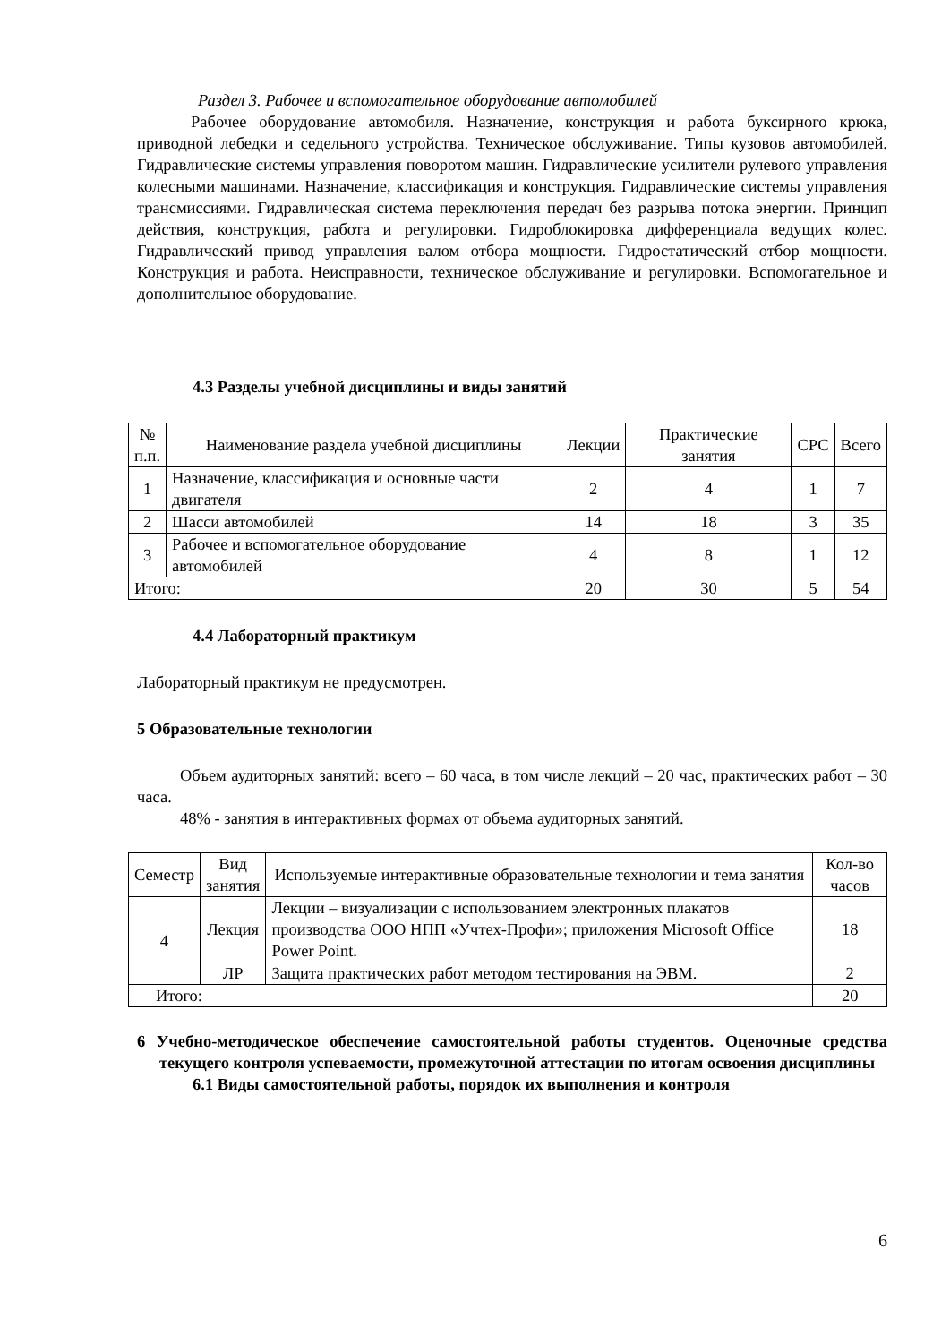Раздел 3. Рабочее и вспомогательное оборудование автомобилей
Рабочее оборудование автомобиля. Назначение, конструкция и работа буксирного крюка, приводной лебедки и седельного устройства. Техническое обслуживание. Типы кузовов автомобилей. Гидравлические системы управления поворотом машин. Гидравлические усилители рулевого управления колесными машинами. Назначение, классификация и конструкция. Гидравлические системы управления трансмиссиями. Гидравлическая система переключения передач без разрыва потока энергии. Принцип действия, конструкция, работа и регулировки. Гидроблокировка дифференциала ведущих колес. Гидравлический привод управления валом отбора мощности. Гидростатический отбор мощности. Конструкция и работа. Неисправности, техническое обслуживание и регулировки. Вспомогательное и дополнительное оборудование.
4.3 Разделы учебной дисциплины и виды занятий
| № п.п. | Наименование раздела учебной дисциплины | Лекции | Практические занятия | СРС | Всего |
| --- | --- | --- | --- | --- | --- |
| 1 | Назначение, классификация и основные части двигателя | 2 | 4 | 1 | 7 |
| 2 | Шасси автомобилей | 14 | 18 | 3 | 35 |
| 3 | Рабочее и вспомогательное оборудование автомобилей | 4 | 8 | 1 | 12 |
| Итого: | | 20 | 30 | 5 | 54 |
4.4 Лабораторный практикум
Лабораторный практикум не предусмотрен.
5 Образовательные технологии
Объем аудиторных занятий: всего – 60 часа, в том числе лекций – 20 час, практических работ – 30 часа.
48% - занятия в интерактивных формах от объема аудиторных занятий.
| Семестр | Вид занятия | Используемые интерактивные образовательные технологии и тема занятия | Кол-во часов |
| --- | --- | --- | --- |
| 4 | Лекция | Лекции – визуализации с использованием электронных плакатов производства ООО НПП «Учтех-Профи»; приложения Microsoft Office Power Point. | 18 |
| | ЛР | Защита практических работ методом тестирования на ЭВМ. | 2 |
| Итого: | | | 20 |
6 Учебно-методическое обеспечение самостоятельной работы студентов. Оценочные средства текущего контроля успеваемости, промежуточной аттестации по итогам освоения дисциплины
6.1 Виды самостоятельной работы, порядок их выполнения и контроля
6